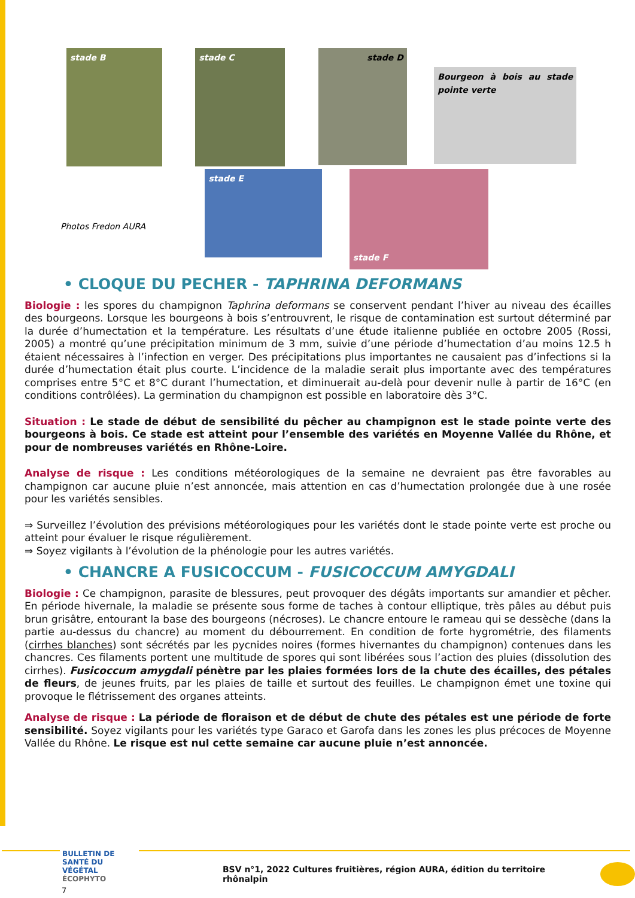stade B stade C
stade D
Bourgeon à bois au stade pointe verte
Photos Fredon AURA
stade E
stade F
• CLOQUE DU PECHER - TAPHRINA DEFORMANS
Biologie : les spores du champignon Taphrina deformans se conservent pendant l’hiver au niveau des écailles des bourgeons. Lorsque les bourgeons à bois s’entrouvrent, le risque de contamination est surtout déterminé par la durée d’humectation et la température. Les résultats d’une étude italienne publiée en octobre 2005 (Rossi, 2005) a montré qu’une précipitation minimum de 3 mm, suivie d’une période d’humectation d’au moins 12.5 h étaient nécessaires à l’infection en verger. Des précipitations plus importantes ne causaient pas d’infections si la durée d’humectation était plus courte. L’incidence de la maladie serait plus importante avec des températures comprises entre 5°C et 8°C durant l’humectation, et diminuerait au-delà pour devenir nulle à partir de 16°C (en conditions contrôlées). La germination du champignon est possible en laboratoire dès 3°C.
Situation : Le stade de début de sensibilité du pêcher au champignon est le stade pointe verte des bourgeons à bois. Ce stade est atteint pour l’ensemble des variétés en Moyenne Vallée du Rhône, et pour de nombreuses variétés en Rhône-Loire.
Analyse de risque : Les conditions météorologiques de la semaine ne devraient pas être favorables au champignon car aucune pluie n’est annoncée, mais attention en cas d’humectation prolongée due à une rosée pour les variétés sensibles.
⇒ Surveillez l’évolution des prévisions météorologiques pour les variétés dont le stade pointe verte est proche ou atteint pour évaluer le risque régulièrement.
⇒ Soyez vigilants à l’évolution de la phénologie pour les autres variétés.
• CHANCRE A FUSICOCCUM - FUSICOCCUM AMYGDALI
Biologie : Ce champignon, parasite de blessures, peut provoquer des dégâts importants sur amandier et pêcher. En période hivernale, la maladie se présente sous forme de taches à contour elliptique, très pâles au début puis brun grisâtre, entourant la base des bourgeons (nécroses). Le chancre entoure le rameau qui se dessèche (dans la partie au-dessus du chancre) au moment du débourrement. En condition de forte hygrométrie, des filaments (cirrhes blanches) sont sécrétés par les pycnides noires (formes hivernantes du champignon) contenues dans les chancres. Ces filaments portent une multitude de spores qui sont libérées sous l’action des pluies (dissolution des cirrhes). Fusicoccum amygdali pénètre par les plaies formées lors de la chute des écailles, des pétales de fleurs, de jeunes fruits, par les plaies de taille et surtout des feuilles. Le champignon émet une toxine qui provoque le flétrissement des organes atteints.
Analyse de risque : La période de floraison et de début de chute des pétales est une période de forte sensibilité. Soyez vigilants pour les variétés type Garaco et Garofa dans les zones les plus précoces de Moyenne Vallée du Rhône. Le risque est nul cette semaine car aucune pluie n’est annoncée.
BULLETIN DE
SANTÉ DU VÉGÉTAL
ÉCOPHYTO
BSV n°1, 2022 Cultures fruitières, région AURA, édition du territoire rhônalpin
7